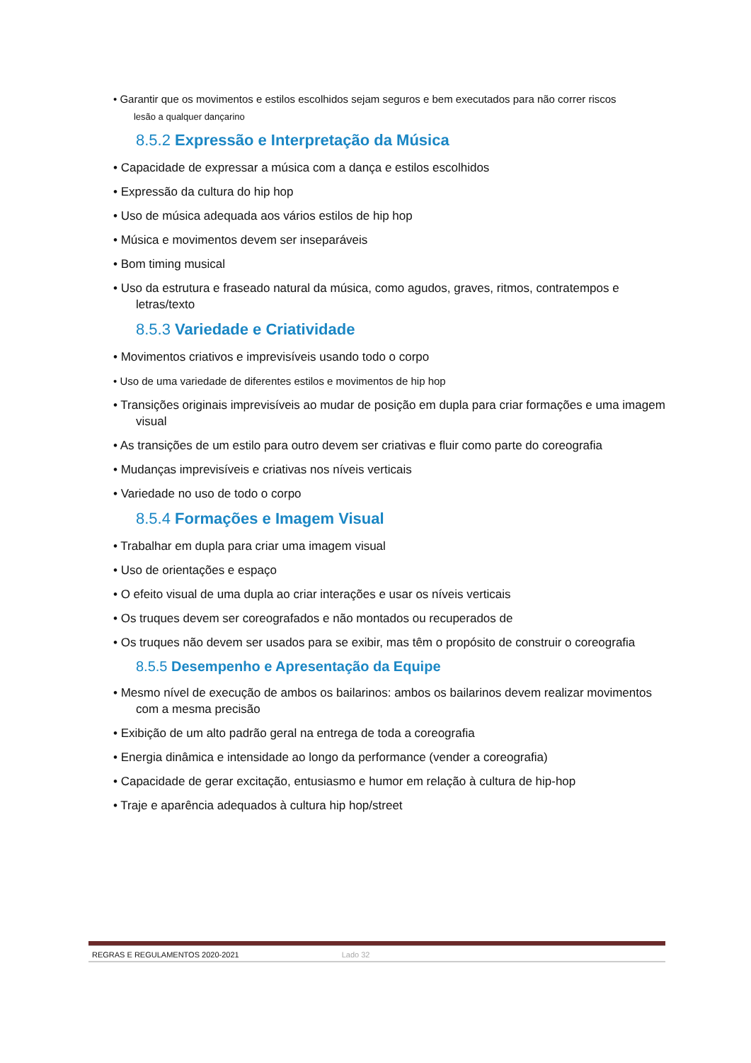• Garantir que os movimentos e estilos escolhidos sejam seguros e bem executados para não correr riscos
lesão a qualquer dançarino
8.5.2 Expressão e Interpretação da Música
• Capacidade de expressar a música com a dança e estilos escolhidos
• Expressão da cultura do hip hop
• Uso de música adequada aos vários estilos de hip hop
• Música e movimentos devem ser inseparáveis
• Bom timing musical
• Uso da estrutura e fraseado natural da música, como agudos, graves, ritmos, contratempos e letras/texto
8.5.3 Variedade e Criatividade
• Movimentos criativos e imprevisíveis usando todo o corpo
• Uso de uma variedade de diferentes estilos e movimentos de hip hop
• Transições originais imprevisíveis ao mudar de posição em dupla para criar formações e uma imagem visual
• As transições de um estilo para outro devem ser criativas e fluir como parte do coreografia
• Mudanças imprevisíveis e criativas nos níveis verticais
• Variedade no uso de todo o corpo
8.5.4 Formações e Imagem Visual
• Trabalhar em dupla para criar uma imagem visual
• Uso de orientações e espaço
• O efeito visual de uma dupla ao criar interações e usar os níveis verticais
• Os truques devem ser coreografados e não montados ou recuperados de
• Os truques não devem ser usados para se exibir, mas têm o propósito de construir o coreografia
8.5.5 Desempenho e Apresentação da Equipe
• Mesmo nível de execução de ambos os bailarinos: ambos os bailarinos devem realizar movimentos com a mesma precisão
• Exibição de um alto padrão geral na entrega de toda a coreografia
• Energia dinâmica e intensidade ao longo da performance (vender a coreografia)
• Capacidade de gerar excitação, entusiasmo e humor em relação à cultura de hip-hop
• Traje e aparência adequados à cultura hip hop/street
REGRAS E REGULAMENTOS 2020-2021 Lado 32